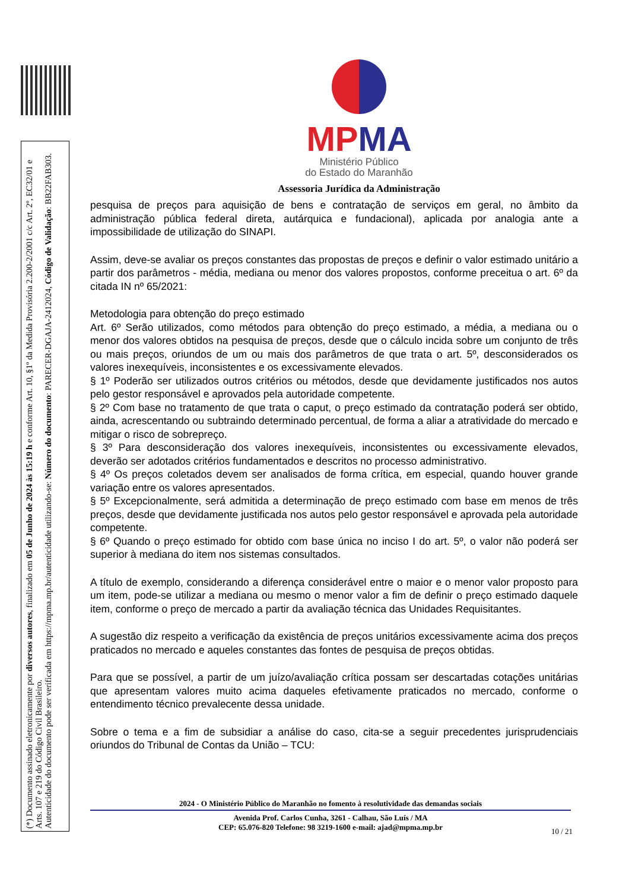(*) Documento assinado eletronicamente por diversos autores, finalizado em 05 de Junho de 2024 às 15:19 h e conforme Art. 10, §1º da Medida Provisória 2.200-2/2001 c/c Art. 2º, EC32/01 e Arts. 107 e 219 do Código Civil Brasileiro.
Autenticidade do documento pode ser verificada em https://mpma.mp.br/autenticidade utilizando-se: Número do documento: PARECER-DGAJA-2412024, Código de Validação: BB22FAB303.
MPMA
Ministério Público
do Estado do Maranhão
Assessoria Jurídica da Administração
pesquisa de preços para aquisição de bens e contratação de serviços em geral, no âmbito da administração pública federal direta, autárquica e fundacional), aplicada por analogia ante a impossibilidade de utilização do SINAPI.
Assim, deve-se avaliar os preços constantes das propostas de preços e definir o valor estimado unitário a partir dos parâmetros - média, mediana ou menor dos valores propostos, conforme preceitua o art. 6º da citada IN nº 65/2021:
Metodologia para obtenção do preço estimado
Art. 6º Serão utilizados, como métodos para obtenção do preço estimado, a média, a mediana ou o menor dos valores obtidos na pesquisa de preços, desde que o cálculo incida sobre um conjunto de três ou mais preços, oriundos de um ou mais dos parâmetros de que trata o art. 5º, desconsiderados os valores inexequíveis, inconsistentes e os excessivamente elevados.
§ 1º Poderão ser utilizados outros critérios ou métodos, desde que devidamente justificados nos autos pelo gestor responsável e aprovados pela autoridade competente.
§ 2º Com base no tratamento de que trata o caput, o preço estimado da contratação poderá ser obtido, ainda, acrescentando ou subtraindo determinado percentual, de forma a aliar a atratividade do mercado e mitigar o risco de sobrepreço.
§ 3º Para desconsideração dos valores inexequíveis, inconsistentes ou excessivamente elevados, deverão ser adotados critérios fundamentados e descritos no processo administrativo.
§ 4º Os preços coletados devem ser analisados de forma crítica, em especial, quando houver grande variação entre os valores apresentados.
§ 5º Excepcionalmente, será admitida a determinação de preço estimado com base em menos de três preços, desde que devidamente justificada nos autos pelo gestor responsável e aprovada pela autoridade competente.
§ 6º Quando o preço estimado for obtido com base única no inciso I do art. 5º, o valor não poderá ser superior à mediana do item nos sistemas consultados.
A título de exemplo, considerando a diferença considerável entre o maior e o menor valor proposto para um item, pode-se utilizar a mediana ou mesmo o menor valor a fim de definir o preço estimado daquele item, conforme o preço de mercado a partir da avaliação técnica das Unidades Requisitantes.
A sugestão diz respeito a verificação da existência de preços unitários excessivamente acima dos preços praticados no mercado e aqueles constantes das fontes de pesquisa de preços obtidas.
Para que se possível, a partir de um juízo/avaliação crítica possam ser descartadas cotações unitárias que apresentam valores muito acima daqueles efetivamente praticados no mercado, conforme o entendimento técnico prevalecente dessa unidade.
Sobre o tema e a fim de subsidiar a análise do caso, cita-se a seguir precedentes jurisprudenciais oriundos do Tribunal de Contas da União – TCU:
2024 - O Ministério Público do Maranhão no fomento à resolutividade das demandas sociais
Avenida Prof. Carlos Cunha, 3261 - Calhau, São Luís / MA
CEP: 65.076-820 Telefone: 98 3219-1600 e-mail: ajad@mpma.mp.br
10 / 21